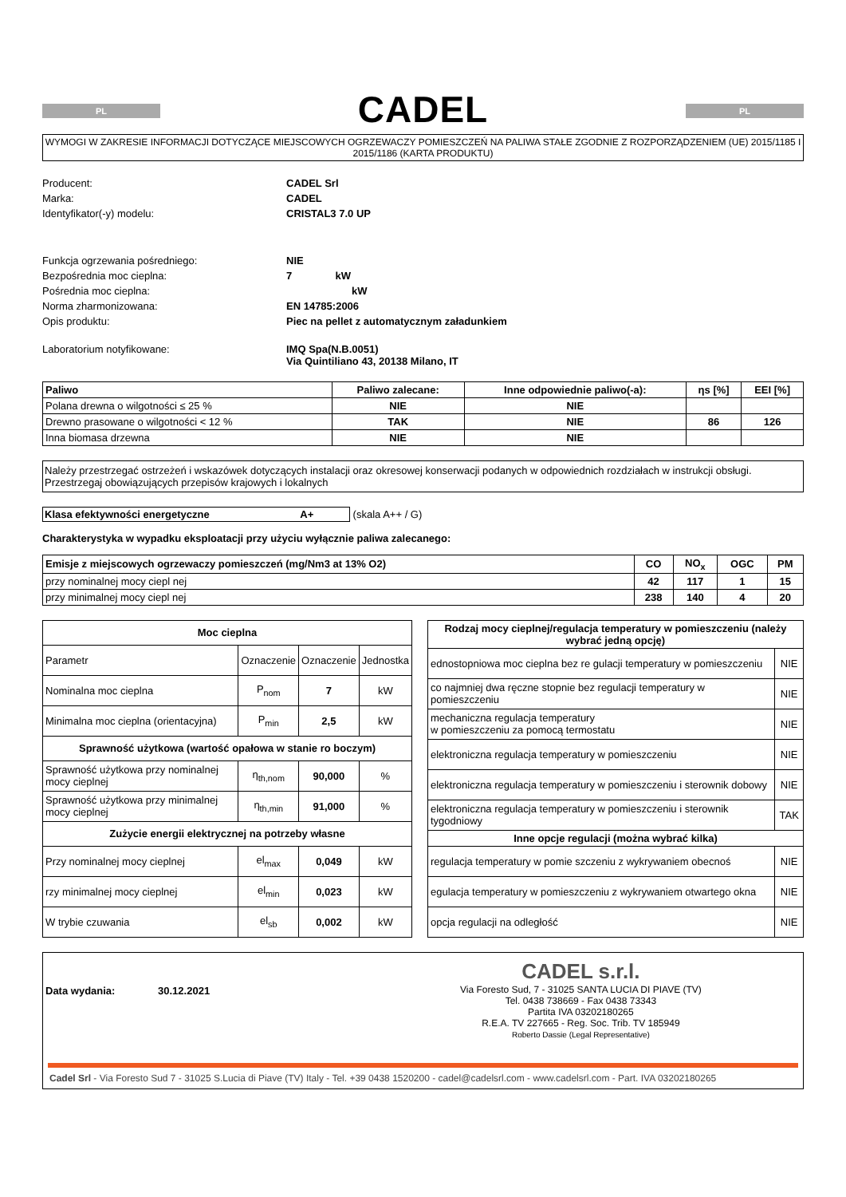PL
CADEL
PL
WYMOGI W ZAKRESIE INFORMACJI DOTYCZĄCE MIEJSCOWYCH OGRZEWACZY POMIESZCZEŃ NA PALIWA STAŁE ZGODNIE Z ROZPORZĄDZENIEM (UE) 2015/1185 I 2015/1186 (KARTA PRODUKTU)
Producent: CADEL Srl
Marka: CADEL
Identyfikator(-y) modelu: CRISTAL3 7.0 UP
Funkcja ogrzewania pośredniego: NIE
Bezpośrednia moc cieplna: 7 kW
Pośrednia moc cieplna: kW
Norma zharmonizowana: EN 14785:2006
Opis produktu: Piec na pellet z automatycznym załadunkiem
Laboratorium notyfikowane: IMQ Spa(N.B.0051)
Via Quintiliano 43, 20138 Milano, IT
| Paliwo | Paliwo zalecane: | Inne odpowiednie paliwo(-a): | ηs [%] | EEI [%] |
| --- | --- | --- | --- | --- |
| Polana drewna o wilgotności ≤ 25 % | NIE | NIE | | |
| Drewno prasowane o wilgotności < 12 % | TAK | NIE | 86 | 126 |
| Inna biomasa drzewna | NIE | NIE | | |
Należy przestrzegać ostrzeżeń i wskazówek dotyczących instalacji oraz okresowej konserwacji podanych w odpowiednich rozdziałach w instrukcji obsługi.
Przestrzegaj obowiązujących przepisów krajowych i lokalnych
Klasa efektywności energetyczne A+ (skala A++ / G)
Charakterystyka w wypadku eksploatacji przy użyciu wyłącznie paliwa zalecanego:
| Emisje z miejscowych ogrzewaczy pomieszczeń (mg/Nm3 at 13% O2) | CO | NO<sub>x</sub> | OGC | PM |
| --- | --- | --- | --- | --- |
| przy nominalnej mocy ciepl nej | 42 | 117 | 1 | 15 |
| przy minimalnej mocy ciepl nej | 238 | 140 | 4 | 20 |
| Moc cieplna | | | |
| --- | --- | --- | --- |
| Parametr | Oznaczenie | Oznaczenie | Jednostka |
| Nominalna moc cieplna | P<sub>nom</sub> | 7 | kW |
| Minimalna moc cieplna (orientacyjna) | P<sub>min</sub> | 2,5 | kW |
| Sprawność użytkowa (wartość opałowa w stanie ro boczym) | | | |
| Sprawność użytkowa przy nominalnej mocy cieplnej | η<sub>th,nom</sub> | 90,000 | % |
| Sprawność użytkowa przy minimalnej mocy cieplnej | η<sub>th,min</sub> | 91,000 | % |
| Zużycie energii elektrycznej na potrzeby własne | | | |
| Przy nominalnej mocy cieplnej | el<sub>max</sub> | 0,049 | kW |
| rzy minimalnej mocy cieplnej | el<sub>min</sub> | 0,023 | kW |
| W trybie czuwania | el<sub>sb</sub> | 0,002 | kW |
| Rodzaj mocy cieplnej/regulacja temperatury w pomieszczeniu (należy wybrać jedną opcję) | |
| --- | --- |
| ednostopniowa moc cieplna bez re gulacji temperatury w pomieszczeniu | NIE |
| co najmniej dwa ręczne stopnie bez regulacji temperatury w pomieszczeniu | NIE |
| mechaniczna regulacja temperatury w pomieszczeniu za pomocą termostatu | NIE |
| elektroniczna regulacja temperatury w pomieszczeniu | NIE |
| elektroniczna regulacja temperatury w pomieszczeniu i sterownik dobowy | NIE |
| elektroniczna regulacja temperatury w pomieszczeniu i sterownik tygodniowy | TAK |
| Inne opcje regulacji (można wybrać kilka) | |
| regulacja temperatury w pomie szczeniu z wykrywaniem obecnoś | NIE |
| egulacja temperatury w pomieszczeniu z wykrywaniem otwartego okna | NIE |
| opcja regulacji na odległość | NIE |
Data wydania: 30.12.2021
CADEL s.r.l.
Via Foresto Sud, 7 - 31025 SANTA LUCIA DI PIAVE (TV)
Tel. 0438 738669 - Fax 0438 73343
Partita IVA 03202180265
R.E.A. TV 227665 - Reg. Soc. Trib. TV 185949
Roberto Dassie (Legal Representative)
Cadel Srl - Via Foresto Sud 7 - 31025 S.Lucia di Piave (TV) Italy - Tel. +39 0438 1520200 - cadel@cadelsrl.com - www.cadelsrl.com - Part. IVA 03202180265